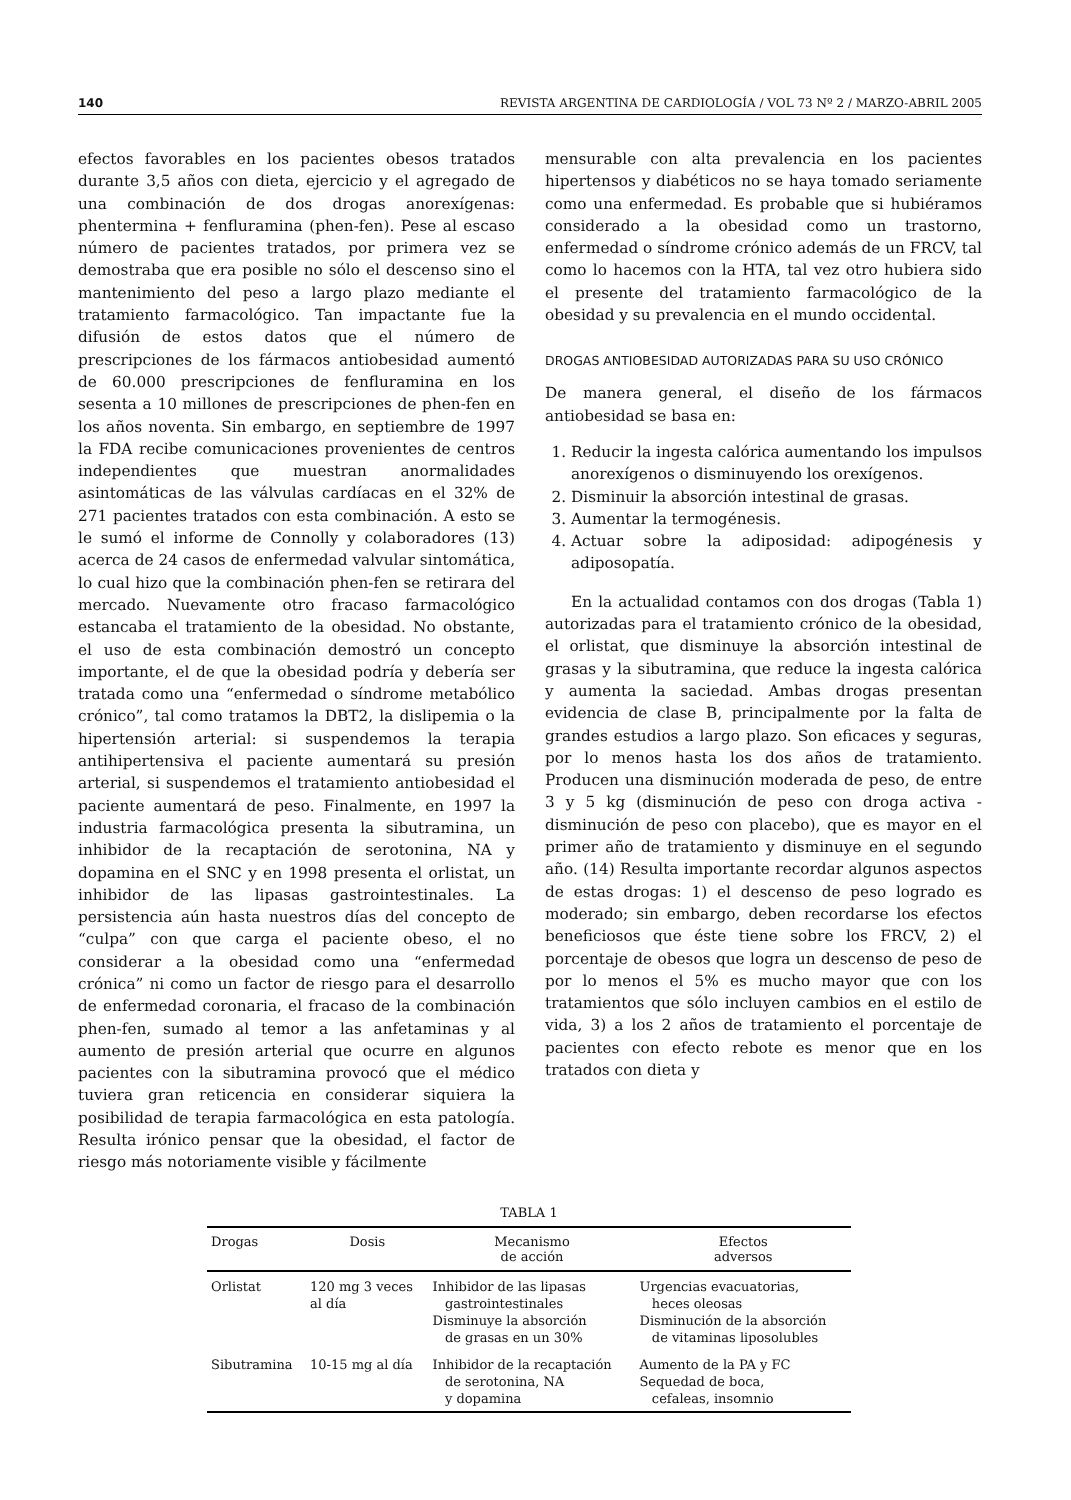140 REVISTA ARGENTINA DE CARDIOLOGÍA / VOL 73 Nº 2 / MARZO-ABRIL 2005
efectos favorables en los pacientes obesos tratados durante 3,5 años con dieta, ejercicio y el agregado de una combinación de dos drogas anorexígenas: phentermina + fenfluramina (phen-fen). Pese al escaso número de pacientes tratados, por primera vez se demostraba que era posible no sólo el descenso sino el mantenimiento del peso a largo plazo mediante el tratamiento farmacológico. Tan impactante fue la difusión de estos datos que el número de prescripciones de los fármacos antiobesidad aumentó de 60.000 prescripciones de fenfluramina en los sesenta a 10 millones de prescripciones de phen-fen en los años noventa. Sin embargo, en septiembre de 1997 la FDA recibe comunicaciones provenientes de centros independientes que muestran anormalidades asintomáticas de las válvulas cardíacas en el 32% de 271 pacientes tratados con esta combinación. A esto se le sumó el informe de Connolly y colaboradores (13) acerca de 24 casos de enfermedad valvular sintomática, lo cual hizo que la combinación phen-fen se retirara del mercado. Nuevamente otro fracaso farmacológico estancaba el tratamiento de la obesidad. No obstante, el uso de esta combinación demostró un concepto importante, el de que la obesidad podría y debería ser tratada como una “enfermedad o síndrome metabólico crónico”, tal como tratamos la DBT2, la dislipemia o la hipertensión arterial: si suspendemos la terapia antihipertensiva el paciente aumentará su presión arterial, si suspendemos el tratamiento antiobesidad el paciente aumentará de peso. Finalmente, en 1997 la industria farmacológica presenta la sibutramina, un inhibidor de la recaptación de serotonina, NA y dopamina en el SNC y en 1998 presenta el orlistat, un inhibidor de las lipasas gastrointestinales. La persistencia aún hasta nuestros días del concepto de “culpa” con que carga el paciente obeso, el no considerar a la obesidad como una “enfermedad crónica” ni como un factor de riesgo para el desarrollo de enfermedad coronaria, el fracaso de la combinación phen-fen, sumado al temor a las anfetaminas y al aumento de presión arterial que ocurre en algunos pacientes con la sibutramina provocó que el médico tuviera gran reticencia en considerar siquiera la posibilidad de terapia farmacológica en esta patología. Resulta irónico pensar que la obesidad, el factor de riesgo más notoriamente visible y fácilmente
mensurable con alta prevalencia en los pacientes hipertensos y diabéticos no se haya tomado seriamente como una enfermedad. Es probable que si hubiéramos considerado a la obesidad como un trastorno, enfermedad o síndrome crónico además de un FRCV, tal como lo hacemos con la HTA, tal vez otro hubiera sido el presente del tratamiento farmacológico de la obesidad y su prevalencia en el mundo occidental.
DROGAS ANTIOBESIDAD AUTORIZADAS PARA SU USO CRÓNICO
De manera general, el diseño de los fármacos antiobesidad se basa en:
1. Reducir la ingesta calórica aumentando los impulsos anorexígenos o disminuyendo los orexígenos.
2. Disminuir la absorción intestinal de grasas.
3. Aumentar la termogénesis.
4. Actuar sobre la adiposidad: adipogénesis y adiposopatía.
En la actualidad contamos con dos drogas (Tabla 1) autorizadas para el tratamiento crónico de la obesidad, el orlistat, que disminuye la absorción intestinal de grasas y la sibutramina, que reduce la ingesta calórica y aumenta la saciedad. Ambas drogas presentan evidencia de clase B, principalmente por la falta de grandes estudios a largo plazo. Son eficaces y seguras, por lo menos hasta los dos años de tratamiento. Producen una disminución moderada de peso, de entre 3 y 5 kg (disminución de peso con droga activa - disminución de peso con placebo), que es mayor en el primer año de tratamiento y disminuye en el segundo año. (14) Resulta importante recordar algunos aspectos de estas drogas: 1) el descenso de peso logrado es moderado; sin embargo, deben recordarse los efectos beneficiosos que éste tiene sobre los FRCV, 2) el porcentaje de obesos que logra un descenso de peso de por lo menos el 5% es mucho mayor que con los tratamientos que sólo incluyen cambios en el estilo de vida, 3) a los 2 años de tratamiento el porcentaje de pacientes con efecto rebote es menor que en los tratados con dieta y
TABLA 1
| Drogas | Dosis | Mecanismo de acción | Efectos adversos |
| --- | --- | --- | --- |
| Orlistat | 120 mg 3 veces al día | Inhibidor de las lipasas gastrointestinales Disminuye la absorción de grasas en un 30% | Urgencias evacuatorias, heces oleosas Disminución de la absorción de vitaminas liposolubles |
| Sibutramina | 10-15 mg al día | Inhibidor de la recaptación de serotonina, NA y dopamina | Aumento de la PA y FC Sequedad de boca, cefaleas, insomnio |